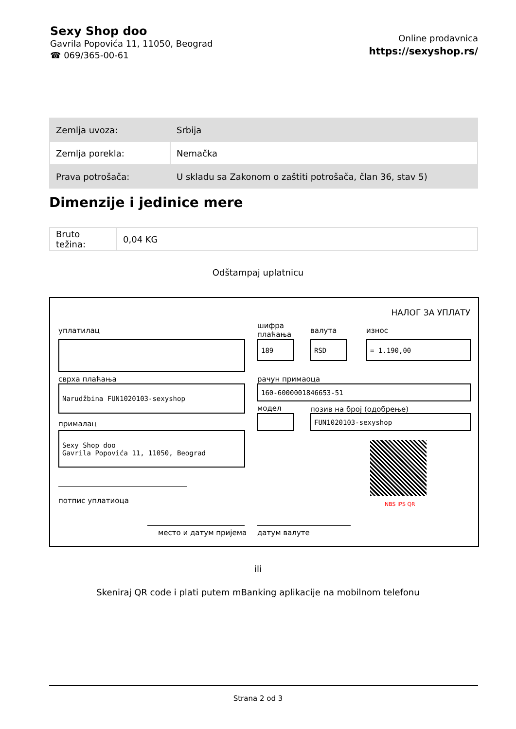Sexy Shop doo
Gavrila Popovića 11, 11050, Beograd
☎ 069/365-00-61
Online prodavnica
https://sexyshop.rs/
| Zemlja uvoza: | Srbija |
| Zemlja porekla: | Nemačka |
| Prava potrošača: | U skladu sa Zakonom o zaštiti potrošača, član 36, stav 5) |
Dimenzije i jedinice mere
| Bruto težina: | 0,04 KG |
Odštampaj uplatnicu
НАЛОГ ЗА УПЛАТУ
уплатилац
сврха плаћања
Narudžbina FUN1020103-sexyshop
прималац
Sexy Shop doo
Gavrila Popovića 11, 11050, Beograd
потпис уплатиоца
шифра
плаћања
валута износ
189 RSD = 1.190,00
рачун примаоца
160-6000001846653-51
модел позив на број (одобрење)
FUN1020103-sexyshop
NBS IPS QR
место и датум пријема датум валуте
ili
Skeniraj QR code i plati putem mBanking aplikacije na mobilnom telefonu
Strana 2 od 3